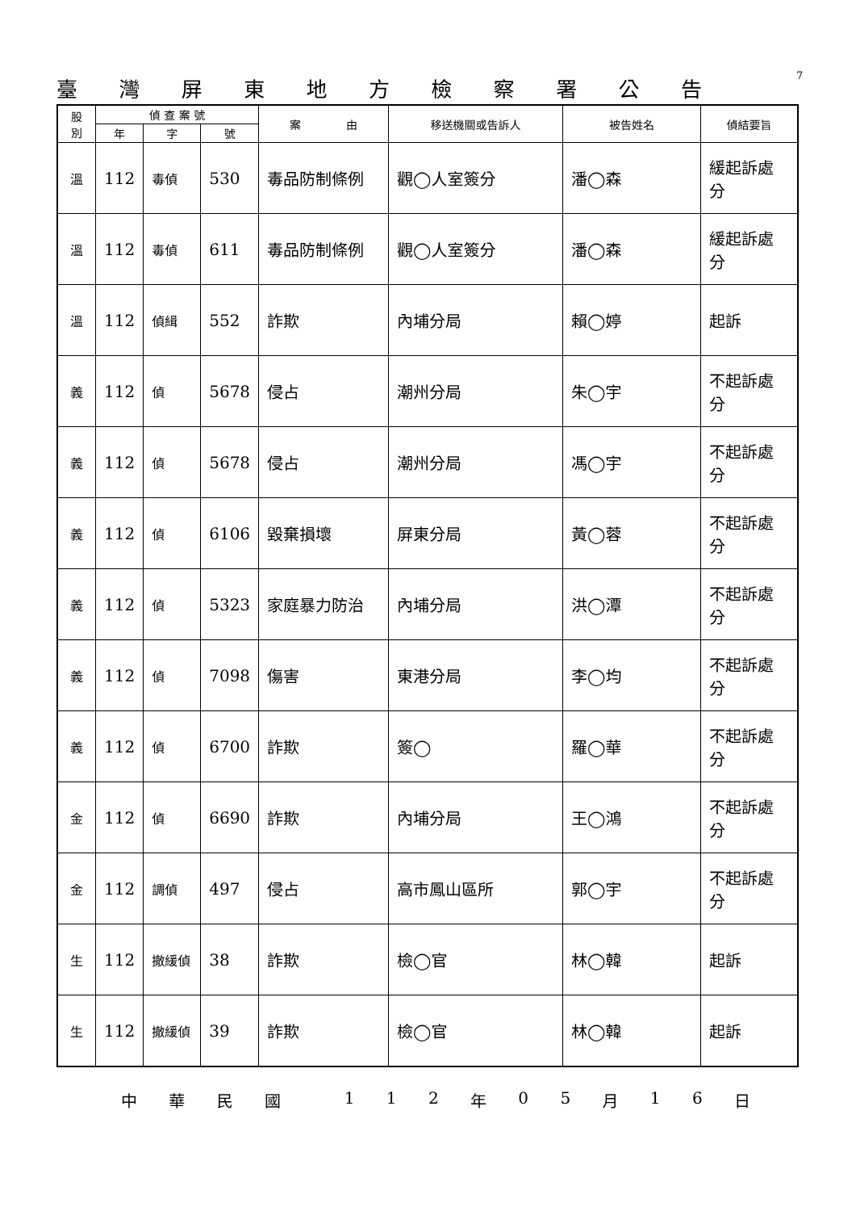7
臺灣屏東地方檢察署公告
| 股別 | 偵 查 案 號 | | | 案 由 | 移送機關或告訴人 | 被告姓名 | 偵結要旨 |
| --- | --- | --- | --- | --- | --- | --- | --- |
| | 年 | 字 | 號 | | | | |
| 溫 | 112 | 毒偵 | 530 | 毒品防制條例 | 觀◯人室簽分 | 潘◯森 | 緩起訴處分 |
| 溫 | 112 | 毒偵 | 611 | 毒品防制條例 | 觀◯人室簽分 | 潘◯森 | 緩起訴處分 |
| 溫 | 112 | 偵緝 | 552 | 詐欺 | 內埔分局 | 賴◯婷 | 起訴 |
| 義 | 112 | 偵 | 5678 | 侵占 | 潮州分局 | 朱◯宇 | 不起訴處分 |
| 義 | 112 | 偵 | 5678 | 侵占 | 潮州分局 | 馮◯宇 | 不起訴處分 |
| 義 | 112 | 偵 | 6106 | 毀棄損壞 | 屏東分局 | 黃◯蓉 | 不起訴處分 |
| 義 | 112 | 偵 | 5323 | 家庭暴力防治 | 內埔分局 | 洪◯潭 | 不起訴處分 |
| 義 | 112 | 偵 | 7098 | 傷害 | 東港分局 | 李◯均 | 不起訴處分 |
| 義 | 112 | 偵 | 6700 | 詐欺 | 簽◯ | 羅◯華 | 不起訴處分 |
| 金 | 112 | 偵 | 6690 | 詐欺 | 內埔分局 | 王◯鴻 | 不起訴處分 |
| 金 | 112 | 調偵 | 497 | 侵占 | 高市鳳山區所 | 郭◯宇 | 不起訴處分 |
| 生 | 112 | 撤緩偵 | 38 | 詐欺 | 檢◯官 | 林◯韓 | 起訴 |
| 生 | 112 | 撤緩偵 | 39 | 詐欺 | 檢◯官 | 林◯韓 | 起訴 |
中華民國 112 年 05 月 16 日